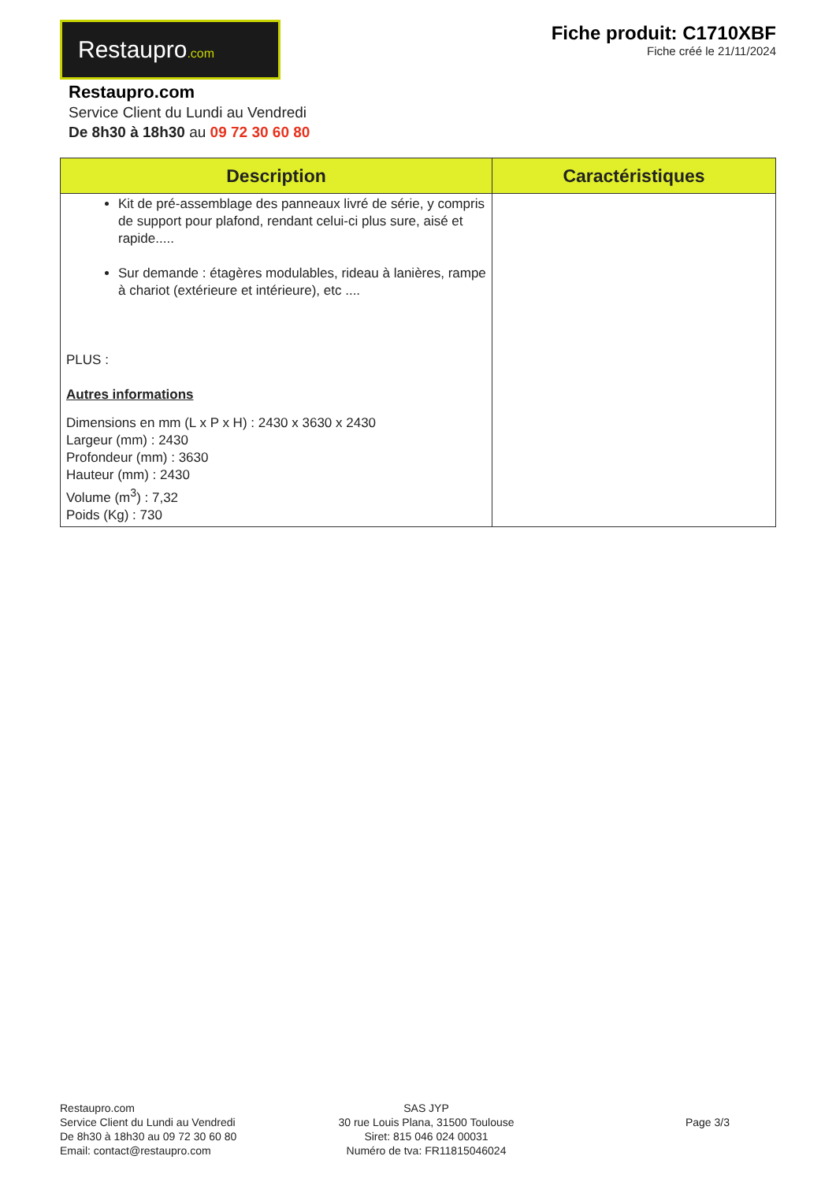Restaupro.com
Fiche produit: C1710XBF
Fiche créé le 21/11/2024
Restaupro.com
Service Client du Lundi au Vendredi
De 8h30 à 18h30 au 09 72 30 60 80
| Description | Caractéristiques |
| --- | --- |
| Kit de pré-assemblage des panneaux livré de série, y compris de support pour plafond, rendant celui-ci plus sure, aisé et rapide..... Sur demande : étagères modulables, rideau à lanières, rampe à chariot (extérieure et intérieure), etc .... PLUS : Autres informations Dimensions en mm (L x P x H) : 2430 x 3630 x 2430 Largeur (mm) : 2430 Profondeur (mm) : 3630 Hauteur (mm) : 2430 Volume (m<sup>3</sup>) : 7,32 Poids (Kg) : 730 | |
Restaupro.com
Service Client du Lundi au Vendredi
De 8h30 à 18h30 au 09 72 30 60 80
Email: contact@restaupro.com
SAS JYP
30 rue Louis Plana, 31500 Toulouse
Siret: 815 046 024 00031
Numéro de tva: FR11815046024
Page 3/3